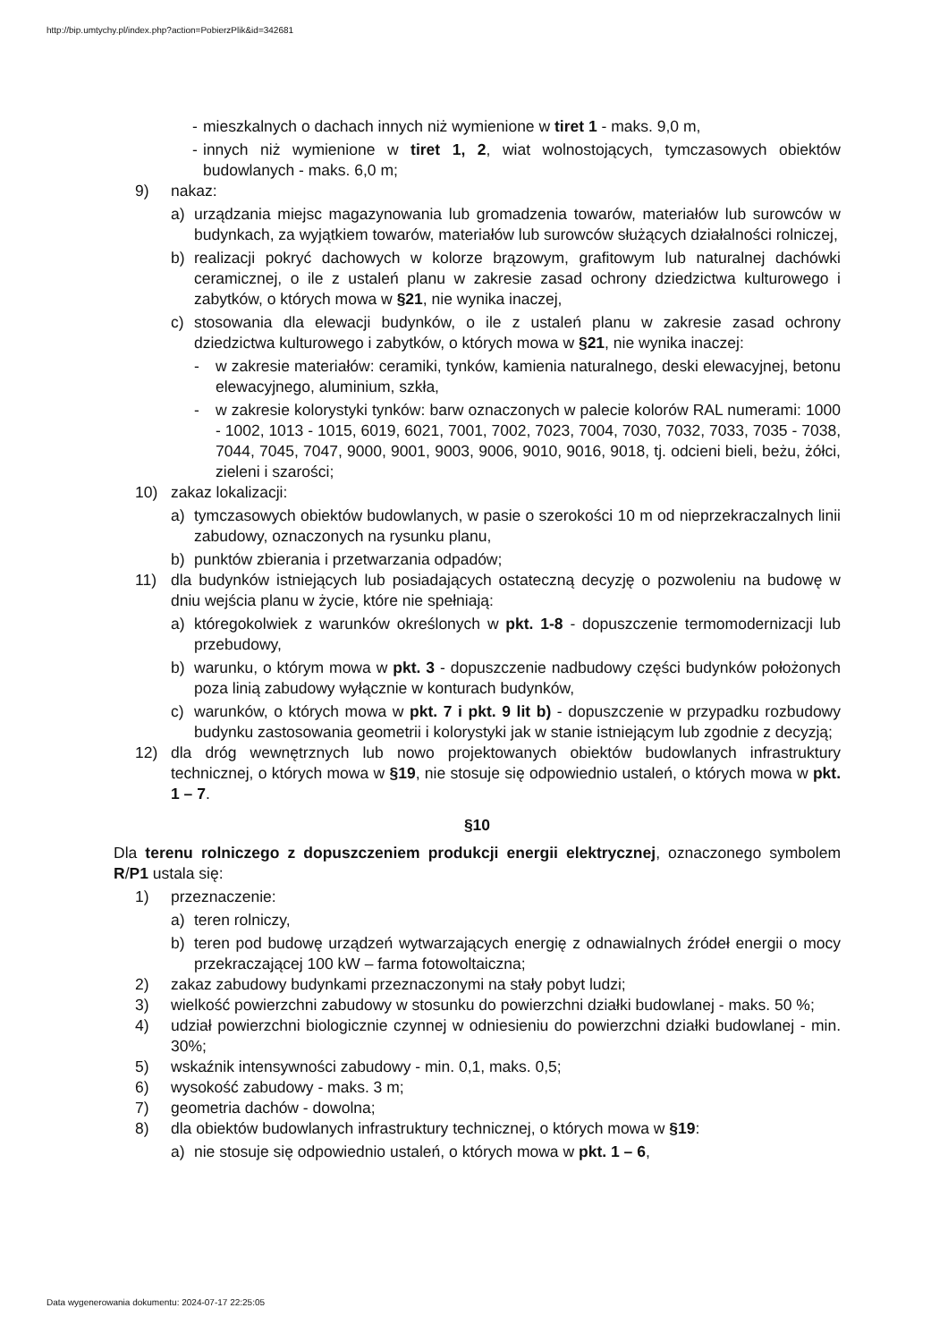http://bip.umtychy.pl/index.php?action=PobierzPlik&id=342681
- mieszkalnych o dachach innych niż wymienione w tiret 1 - maks. 9,0 m,
- innych niż wymienione w tiret 1, 2, wiat wolnostojących, tymczasowych obiektów budowlanych - maks. 6,0 m;
9) nakaz:
a) urządzania miejsc magazynowania lub gromadzenia towarów, materiałów lub surowców w budynkach, za wyjątkiem towarów, materiałów lub surowców służących działalności rolniczej,
b) realizacji pokryć dachowych w kolorze brązowym, grafitowym lub naturalnej dachówki ceramicznej, o ile z ustaleń planu w zakresie zasad ochrony dziedzictwa kulturowego i zabytków, o których mowa w §21, nie wynika inaczej,
c) stosowania dla elewacji budynków, o ile z ustaleń planu w zakresie zasad ochrony dziedzictwa kulturowego i zabytków, o których mowa w §21, nie wynika inaczej:
- w zakresie materiałów: ceramiki, tynków, kamienia naturalnego, deski elewacyjnej, betonu elewacyjnego, aluminium, szkła,
- w zakresie kolorystyki tynków: barw oznaczonych w palecie kolorów RAL numerami: 1000 - 1002, 1013 - 1015, 6019, 6021, 7001, 7002, 7023, 7004, 7030, 7032, 7033, 7035 - 7038, 7044, 7045, 7047, 9000, 9001, 9003, 9006, 9010, 9016, 9018, tj. odcieni bieli, beżu, żółci, zieleni i szarości;
10) zakaz lokalizacji:
a) tymczasowych obiektów budowlanych, w pasie o szerokości 10 m od nieprzekraczalnych linii zabudowy, oznaczonych na rysunku planu,
b) punktów zbierania i przetwarzania odpadów;
11) dla budynków istniejących lub posiadających ostateczną decyzję o pozwoleniu na budowę w dniu wejścia planu w życie, które nie spełniają:
a) któregokolwiek z warunków określonych w pkt. 1-8 - dopuszczenie termomodernizacji lub przebudowy,
b) warunku, o którym mowa w pkt. 3 - dopuszczenie nadbudowy części budynków położonych poza linią zabudowy wyłącznie w konturach budynków,
c) warunków, o których mowa w pkt. 7 i pkt. 9 lit b) - dopuszczenie w przypadku rozbudowy budynku zastosowania geometrii i kolorystyki jak w stanie istniejącym lub zgodnie z decyzją;
12) dla dróg wewnętrznych lub nowo projektowanych obiektów budowlanych infrastruktury technicznej, o których mowa w §19, nie stosuje się odpowiednio ustaleń, o których mowa w pkt. 1 – 7.
§10
Dla terenu rolniczego z dopuszczeniem produkcji energii elektrycznej, oznaczonego symbolem R/P1 ustala się:
1) przeznaczenie:
a) teren rolniczy,
b) teren pod budowę urządzeń wytwarzających energię z odnawialnych źródeł energii o mocy przekraczającej 100 kW – farma fotowoltaiczna;
2) zakaz zabudowy budynkami przeznaczonymi na stały pobyt ludzi;
3) wielkość powierzchni zabudowy w stosunku do powierzchni działki budowlanej - maks. 50 %;
4) udział powierzchni biologicznie czynnej w odniesieniu do powierzchni działki budowlanej - min. 30%;
5) wskaźnik intensywności zabudowy - min. 0,1, maks. 0,5;
6) wysokość zabudowy - maks. 3 m;
7) geometria dachów - dowolna;
8) dla obiektów budowlanych infrastruktury technicznej, o których mowa w §19:
a) nie stosuje się odpowiednio ustaleń, o których mowa w pkt. 1 – 6,
Data wygenerowania dokumentu: 2024-07-17 22:25:05